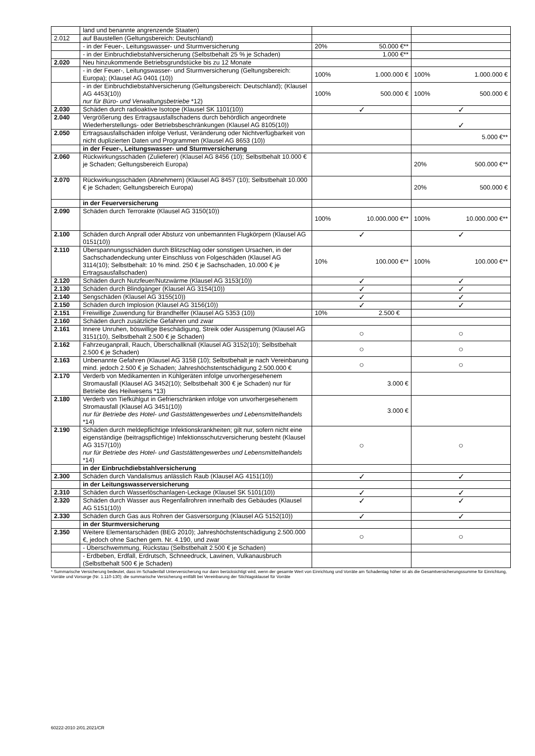| | land und benannte angrenzende Staaten) | | |
| 2.012 | auf Baustellen (Geltungsbereich: Deutschland) | | |
| | - in der Feuer-, Leitungswasser- und Sturmversicherung | 20% 50.000 €** | |
| | - in der Einbruchdiebstahlversicherung (Selbstbehalt 25 % je Schaden) | 1.000 €** | |
| 2.020 | Neu hinzukommende Betriebsgrundstücke bis zu 12 Monate | | |
| | - in der Feuer-, Leitungswasser- und Sturmversicherung (Geltungsbereich: Europa); (Klausel AG 0401 (10)) | 100% 1.000.000 € | 100% 1.000.000 € |
| | - in der Einbruchdiebstahlversicherung (Geltungsbereich: Deutschland); (Klausel AG 4453(10)) nur für Büro- und Verwaltungsbetriebe *12) | 100% 500.000 € | 100% 500.000 € |
| 2.030 | Schäden durch radioaktive Isotope (Klausel SK 1101(10)) | ✓ | ✓ |
| 2.040 | Vergrößerung des Ertragsausfallschadens durch behördlich angeordnete Wiederherstellungs- oder Betriebsbeschränkungen (Klausel AG 8105(10)) | | ✓ |
| 2.050 | Ertragsausfallschäden infolge Verlust, Veränderung oder Nichtverfügbarkeit von nicht duplizierten Daten und Programmen (Klausel AG 8653 (10)) | | 5.000 €** |
| | in der Feuer-, Leitungswasser- und Sturmversicherung | | |
| 2.060 | Rückwirkungsschäden (Zulieferer) (Klausel AG 8456 (10); Selbstbehalt 10.000 € je Schaden; Geltungsbereich Europa) | | 20% 500.000 €** |
| 2.070 | Rückwirkungsschäden (Abnehmern) (Klausel AG 8457 (10); Selbstbehalt 10.000 € je Schaden; Geltungsbereich Europa) | | 20% 500.000 € |
| | in der Feuerversicherung | | |
| 2.090 | Schäden durch Terrorakte (Klausel AG 3150(10)) | 100% 10.000.000 €** | 100% 10.000.000 €** |
| 2.100 | Schäden durch Anprall oder Absturz von unbemannten Flugkörpern (Klausel AG 0151(10)) | ✓ | ✓ |
| 2.110 | Überspannungsschäden durch Blitzschlag oder sonstigen Ursachen, in der Sachschadendeckung unter Einschluss von Folgeschäden (Klausel AG 3114(10); Selbstbehalt: 10 % mind. 250 € je Sachschaden, 10.000 € je Ertragsausfallschaden) | 10% 100.000 €** | 100% 100.000 €** |
| 2.120 | Schäden durch Nutzfeuer/Nutzwärme (Klausel AG 3153(10)) | ✓ | ✓ |
| 2.130 | Schäden durch Blindgänger (Klausel AG 3154(10)) | ✓ | ✓ |
| 2.140 | Sengschäden (Klausel AG 3155(10)) | ✓ | ✓ |
| 2.150 | Schäden durch Implosion (Klausel AG 3156(10)) | ✓ | ✓ |
| 2.151 | Freiwillige Zuwendung für Brandhelfer (Klausel AG 5353 (10)) | 10% 2.500 € | |
| 2.160 | Schäden durch zusätzliche Gefahren und zwar | | |
| 2.161 | Innere Unruhen, böswillige Beschädigung, Streik oder Aussperrung (Klausel AG 3151(10), Selbstbehalt 2.500 € je Schaden) | ○ | ○ |
| 2.162 | Fahrzeuganprall, Rauch, Überschallknall (Klausel AG 3152(10); Selbstbehalt 2.500 € je Schaden) | ○ | ○ |
| 2.163 | Unbenannte Gefahren (Klausel AG 3158 (10); Selbstbehalt je nach Vereinbarung mind. jedoch 2.500 € je Schaden; Jahreshöchstentschädigung 2.500.000 € | ○ | ○ |
| 2.170 | Verderb von Medikamenten in Kühlgeräten infolge unvorhergesehenem Stromausfall (Klausel AG 3452(10); Selbstbehalt 300 € je Schaden) nur für Betriebe des Heilwesens *13) | 3.000 € | |
| 2.180 | Verderb von Tiefkühlgut in Gefrierschränken infolge von unvorhergesehenem Stromausfall (Klausel AG 3451(10)) nur für Betriebe des Hotel- und Gaststättengewerbes und Lebensmittelhandels *14) | 3.000 € | |
| 2.190 | Schäden durch meldepflichtige Infektionskrankheiten; gilt nur, sofern nicht eine eigenständige (beitragspflichtige) Infektionsschutzversicherung besteht (Klausel AG 3157(10)) nur für Betriebe des Hotel- und Gaststättengewerbes und Lebensmittelhandels *14) | ○ | ○ |
| | in der Einbruchdiebstahlversicherung | | |
| 2.300 | Schäden durch Vandalismus anlässlich Raub (Klausel AG 4151(10)) | ✓ | ✓ |
| | in der Leitungswasserversicherung | | |
| 2.310 | Schäden durch Wasserlöschanlagen-Leckage (Klausel SK 5101(10)) | ✓ | ✓ |
| 2.320 | Schäden durch Wasser aus Regenfallrohren innerhalb des Gebäudes (Klausel AG 5151(10)) | ✓ | ✓ |
| 2.330 | Schäden durch Gas aus Rohren der Gasversorgung (Klausel AG 5152(10)) | ✓ | ✓ |
| | in der Sturmversicherung | | |
| 2.350 | Weitere Elementarschäden (BEG 2010); Jahreshöchstentschädigung 2.500.000 €, jedoch ohne Sachen gem. Nr. 4.190, und zwar | ○ | ○ |
| | - Überschwemmung, Rückstau (Selbstbehalt 2.500 € je Schaden) | | |
| | - Erdbeben, Erdfall, Erdrutsch, Schneedruck, Lawinen, Vulkanausbruch (Selbstbehalt 500 € je Schaden) | | |
* Summarische Versicherung bedeutet, dass im Schadenfall Unterversicherung nur dann berücksichtigt wird, wenn der gesamte Wert von Einrichtung und Vorräte am Schadentag höher ist als die Gesamtversicherungssumme für Einrichtung, Vorräte und Vorsorge (Nr. 1.110-130); die summarische Versicherung entfällt bei Vereinbarung der Stichtagsklausel für Vorräte
60222-2010 2/01.2021/CR